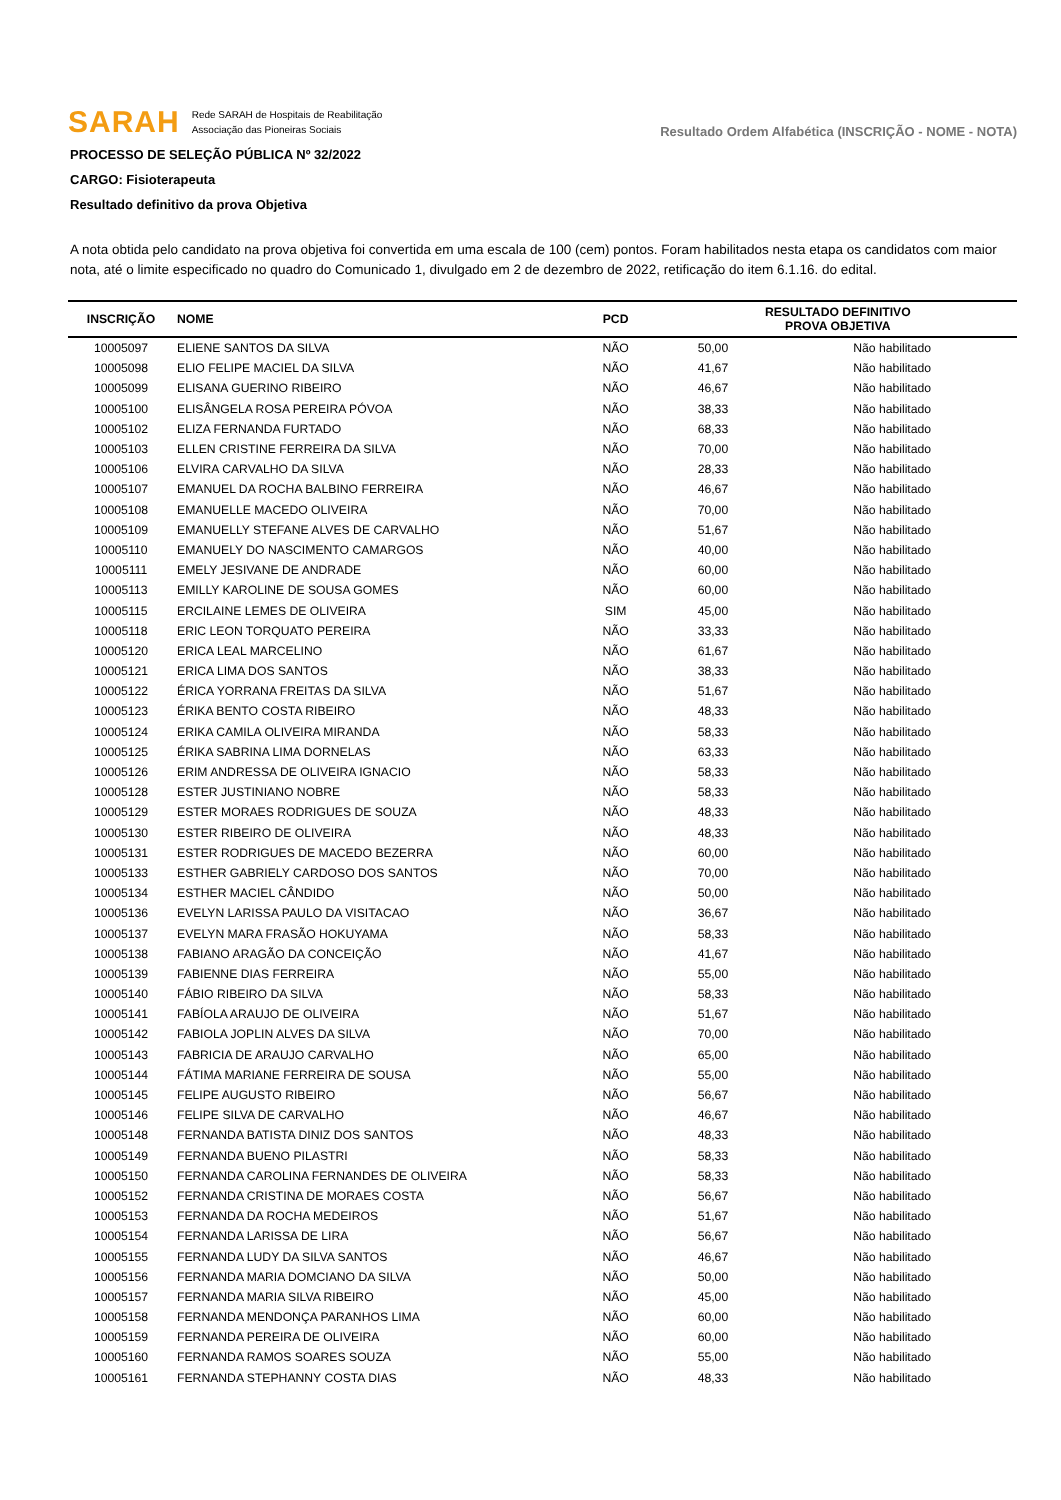SARAH
Rede SARAH de Hospitais de Reabilitação
Associação das Pioneiras Sociais
Resultado Ordem Alfabética (INSCRIÇÃO - NOME - NOTA)
PROCESSO DE SELEÇÃO PÚBLICA Nº 32/2022
CARGO: Fisioterapeuta
Resultado definitivo da prova Objetiva
A nota obtida pelo candidato na prova objetiva foi convertida em uma escala de 100 (cem) pontos. Foram habilitados nesta etapa os candidatos com maior nota, até o limite especificado no quadro do Comunicado 1, divulgado em 2 de dezembro de 2022, retificação do item 6.1.16. do edital.
| INSCRIÇÃO | NOME | PCD | RESULTADO DEFINITIVO PROVA OBJETIVA | |
| --- | --- | --- | --- | --- |
| 10005097 | ELIENE SANTOS DA SILVA | NÃO | 50,00 | Não habilitado |
| 10005098 | ELIO FELIPE MACIEL DA SILVA | NÃO | 41,67 | Não habilitado |
| 10005099 | ELISANA GUERINO RIBEIRO | NÃO | 46,67 | Não habilitado |
| 10005100 | ELISÂNGELA ROSA PEREIRA PÓVOA | NÃO | 38,33 | Não habilitado |
| 10005102 | ELIZA FERNANDA FURTADO | NÃO | 68,33 | Não habilitado |
| 10005103 | ELLEN CRISTINE FERREIRA DA SILVA | NÃO | 70,00 | Não habilitado |
| 10005106 | ELVIRA CARVALHO DA SILVA | NÃO | 28,33 | Não habilitado |
| 10005107 | EMANUEL DA ROCHA BALBINO FERREIRA | NÃO | 46,67 | Não habilitado |
| 10005108 | EMANUELLE MACEDO OLIVEIRA | NÃO | 70,00 | Não habilitado |
| 10005109 | EMANUELLY STEFANE ALVES DE CARVALHO | NÃO | 51,67 | Não habilitado |
| 10005110 | EMANUELY DO NASCIMENTO CAMARGOS | NÃO | 40,00 | Não habilitado |
| 10005111 | EMELY JESIVANE DE ANDRADE | NÃO | 60,00 | Não habilitado |
| 10005113 | EMILLY KAROLINE DE SOUSA GOMES | NÃO | 60,00 | Não habilitado |
| 10005115 | ERCILAINE LEMES DE OLIVEIRA | SIM | 45,00 | Não habilitado |
| 10005118 | ERIC LEON TORQUATO PEREIRA | NÃO | 33,33 | Não habilitado |
| 10005120 | ERICA LEAL MARCELINO | NÃO | 61,67 | Não habilitado |
| 10005121 | ERICA LIMA DOS SANTOS | NÃO | 38,33 | Não habilitado |
| 10005122 | ÉRICA YORRANA FREITAS DA SILVA | NÃO | 51,67 | Não habilitado |
| 10005123 | ÉRIKA BENTO COSTA RIBEIRO | NÃO | 48,33 | Não habilitado |
| 10005124 | ERIKA CAMILA OLIVEIRA MIRANDA | NÃO | 58,33 | Não habilitado |
| 10005125 | ÉRIKA SABRINA LIMA DORNELAS | NÃO | 63,33 | Não habilitado |
| 10005126 | ERIM ANDRESSA DE OLIVEIRA IGNACIO | NÃO | 58,33 | Não habilitado |
| 10005128 | ESTER JUSTINIANO NOBRE | NÃO | 58,33 | Não habilitado |
| 10005129 | ESTER MORAES RODRIGUES DE SOUZA | NÃO | 48,33 | Não habilitado |
| 10005130 | ESTER RIBEIRO DE OLIVEIRA | NÃO | 48,33 | Não habilitado |
| 10005131 | ESTER RODRIGUES DE MACEDO BEZERRA | NÃO | 60,00 | Não habilitado |
| 10005133 | ESTHER GABRIELY CARDOSO DOS SANTOS | NÃO | 70,00 | Não habilitado |
| 10005134 | ESTHER MACIEL CÂNDIDO | NÃO | 50,00 | Não habilitado |
| 10005136 | EVELYN LARISSA PAULO DA VISITACAO | NÃO | 36,67 | Não habilitado |
| 10005137 | EVELYN MARA FRASÃO HOKUYAMA | NÃO | 58,33 | Não habilitado |
| 10005138 | FABIANO ARAGÃO DA CONCEIÇÃO | NÃO | 41,67 | Não habilitado |
| 10005139 | FABIENNE DIAS FERREIRA | NÃO | 55,00 | Não habilitado |
| 10005140 | FÁBIO RIBEIRO DA SILVA | NÃO | 58,33 | Não habilitado |
| 10005141 | FABÍOLA ARAUJO DE OLIVEIRA | NÃO | 51,67 | Não habilitado |
| 10005142 | FABIOLA JOPLIN ALVES DA SILVA | NÃO | 70,00 | Não habilitado |
| 10005143 | FABRICIA DE ARAUJO CARVALHO | NÃO | 65,00 | Não habilitado |
| 10005144 | FÁTIMA MARIANE FERREIRA DE SOUSA | NÃO | 55,00 | Não habilitado |
| 10005145 | FELIPE AUGUSTO RIBEIRO | NÃO | 56,67 | Não habilitado |
| 10005146 | FELIPE SILVA DE CARVALHO | NÃO | 46,67 | Não habilitado |
| 10005148 | FERNANDA BATISTA DINIZ DOS SANTOS | NÃO | 48,33 | Não habilitado |
| 10005149 | FERNANDA BUENO PILASTRI | NÃO | 58,33 | Não habilitado |
| 10005150 | FERNANDA CAROLINA FERNANDES DE OLIVEIRA | NÃO | 58,33 | Não habilitado |
| 10005152 | FERNANDA CRISTINA DE MORAES COSTA | NÃO | 56,67 | Não habilitado |
| 10005153 | FERNANDA DA ROCHA MEDEIROS | NÃO | 51,67 | Não habilitado |
| 10005154 | FERNANDA LARISSA DE LIRA | NÃO | 56,67 | Não habilitado |
| 10005155 | FERNANDA LUDY DA SILVA SANTOS | NÃO | 46,67 | Não habilitado |
| 10005156 | FERNANDA MARIA DOMCIANO DA SILVA | NÃO | 50,00 | Não habilitado |
| 10005157 | FERNANDA MARIA SILVA RIBEIRO | NÃO | 45,00 | Não habilitado |
| 10005158 | FERNANDA MENDONÇA PARANHOS LIMA | NÃO | 60,00 | Não habilitado |
| 10005159 | FERNANDA PEREIRA DE OLIVEIRA | NÃO | 60,00 | Não habilitado |
| 10005160 | FERNANDA RAMOS SOARES SOUZA | NÃO | 55,00 | Não habilitado |
| 10005161 | FERNANDA STEPHANNY COSTA DIAS | NÃO | 48,33 | Não habilitado |